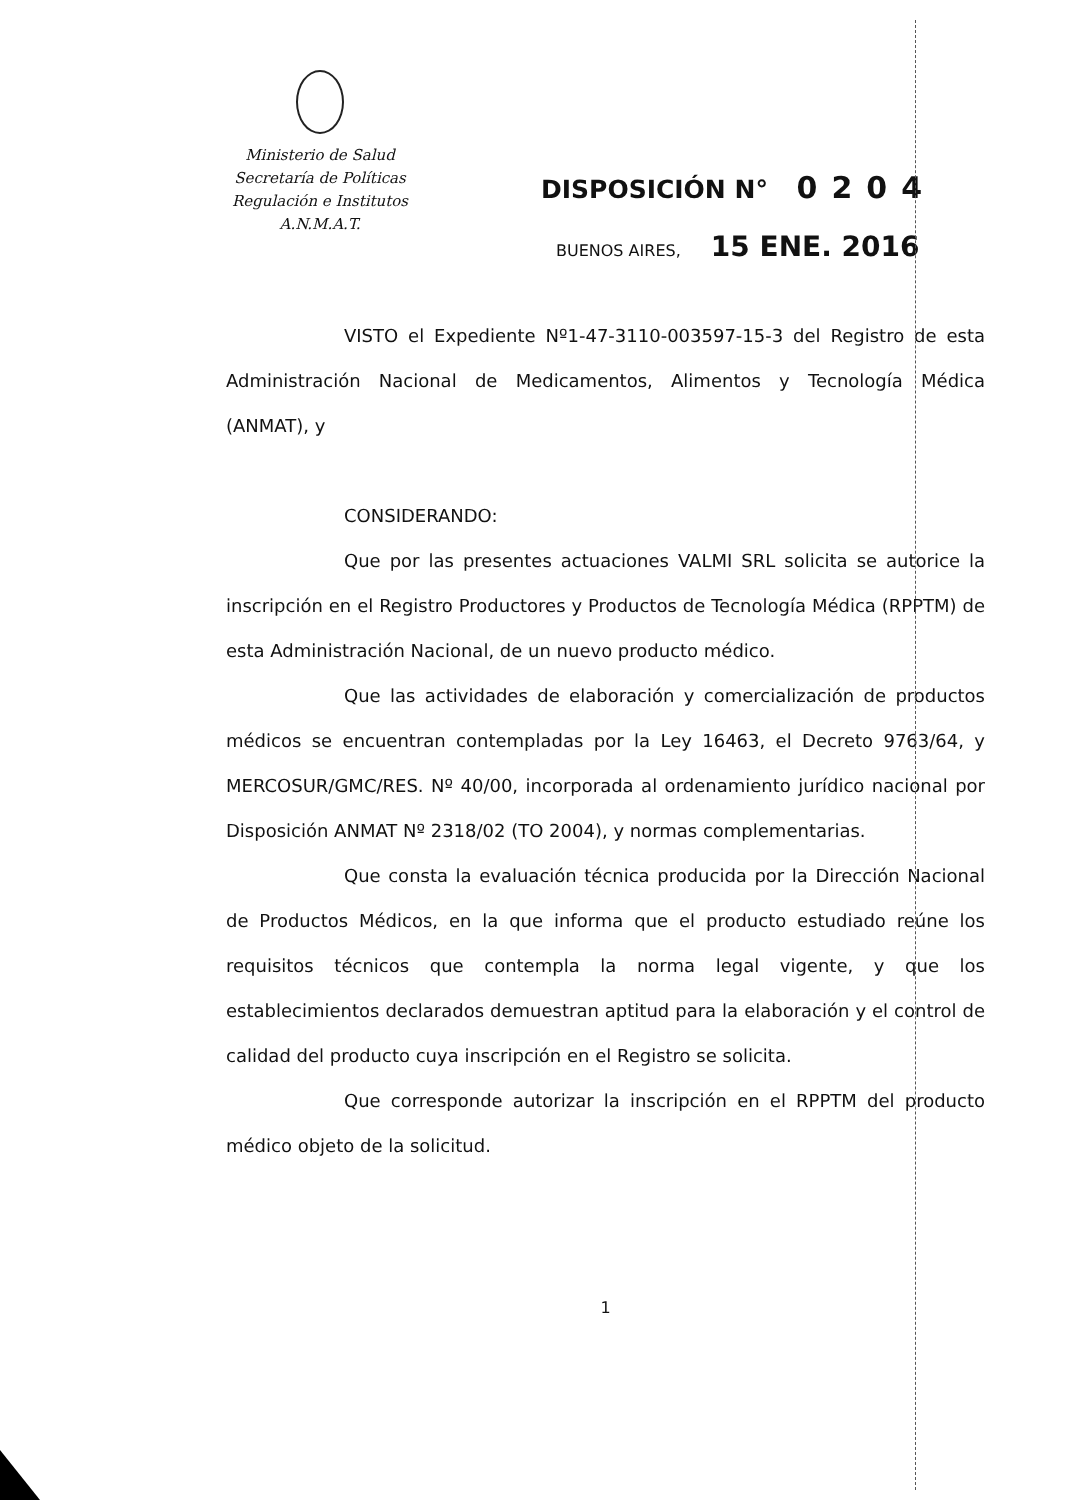Ministerio de Salud
Secretaría de Políticas
Regulación e Institutos
A.N.M.A.T.
DISPOSICIÓN N° 0204
BUENOS AIRES, 15 ENE. 2016
VISTO el Expediente Nº1-47-3110-003597-15-3 del Registro de esta Administración Nacional de Medicamentos, Alimentos y Tecnología Médica (ANMAT), y
CONSIDERANDO:
Que por las presentes actuaciones VALMI SRL solicita se autorice la inscripción en el Registro Productores y Productos de Tecnología Médica (RPPTM) de esta Administración Nacional, de un nuevo producto médico.
Que las actividades de elaboración y comercialización de productos médicos se encuentran contempladas por la Ley 16463, el Decreto 9763/64, y MERCOSUR/GMC/RES. Nº 40/00, incorporada al ordenamiento jurídico nacional por Disposición ANMAT Nº 2318/02 (TO 2004), y normas complementarias.
Que consta la evaluación técnica producida por la Dirección Nacional de Productos Médicos, en la que informa que el producto estudiado reúne los requisitos técnicos que contempla la norma legal vigente, y que los establecimientos declarados demuestran aptitud para la elaboración y el control de calidad del producto cuya inscripción en el Registro se solicita.
Que corresponde autorizar la inscripción en el RPPTM del producto médico objeto de la solicitud.
1